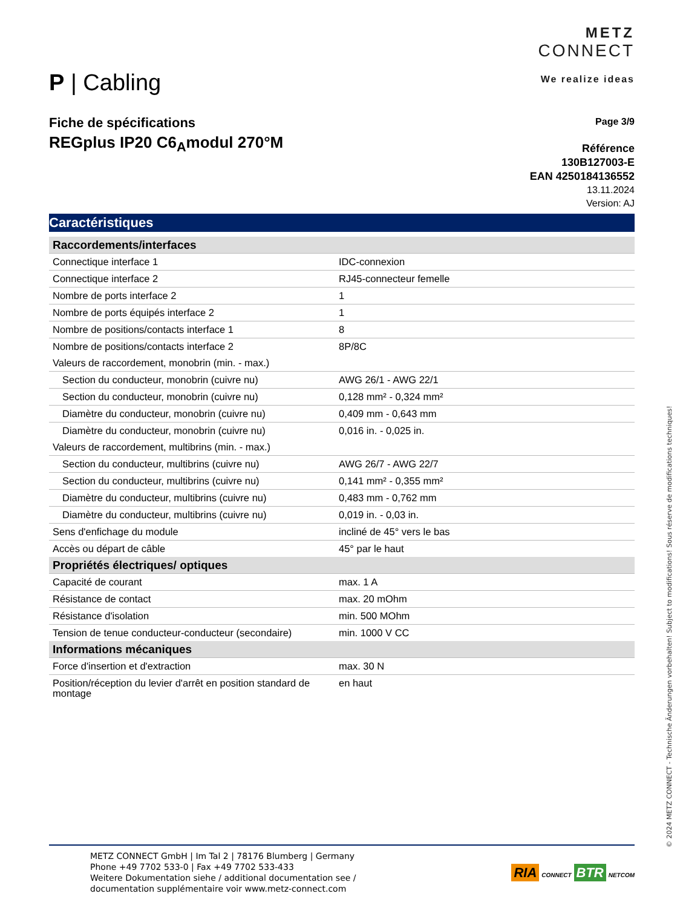P | Cabling
METZ
CONNECT
We realize ideas
Fiche de spécifications
REGplus IP20 C6<sub>A</sub>modul 270°M
Page 3/9
Référence
130B127003-E
EAN 4250184136552
13.11.2024
Version: AJ
Caractéristiques
| Raccordements/interfaces | |
| Connectique interface 1 | IDC-connexion |
| Connectique interface 2 | RJ45-connecteur femelle |
| Nombre de ports interface 2 | 1 |
| Nombre de ports équipés interface 2 | 1 |
| Nombre de positions/contacts interface 1 | 8 |
| Nombre de positions/contacts interface 2 | 8P/8C |
| Valeurs de raccordement, monobrin (min. - max.) | |
| Section du conducteur, monobrin (cuivre nu) | AWG 26/1 - AWG 22/1 |
| Section du conducteur, monobrin (cuivre nu) | 0,128 mm² - 0,324 mm² |
| Diamètre du conducteur, monobrin (cuivre nu) | 0,409 mm - 0,643 mm |
| Diamètre du conducteur, monobrin (cuivre nu) | 0,016 in. - 0,025 in. |
| Valeurs de raccordement, multibrins (min. - max.) | |
| Section du conducteur, multibrins (cuivre nu) | AWG 26/7 - AWG 22/7 |
| Section du conducteur, multibrins (cuivre nu) | 0,141 mm² - 0,355 mm² |
| Diamètre du conducteur, multibrins (cuivre nu) | 0,483 mm - 0,762 mm |
| Diamètre du conducteur, multibrins (cuivre nu) | 0,019 in. - 0,03 in. |
| Sens d'enfichage du module | incliné de 45° vers le bas |
| Accès ou départ de câble | 45° par le haut |
| Propriétés électriques/ optiques | |
| Capacité de courant | max. 1 A |
| Résistance de contact | max. 20 mOhm |
| Résistance d'isolation | min. 500 MOhm |
| Tension de tenue conducteur-conducteur (secondaire) | min. 1000 V CC |
| Informations mécaniques | |
| Force d'insertion et d'extraction | max. 30 N |
| Position/réception du levier d'arrêt en position standard de montage | en haut |
METZ CONNECT GmbH | Im Tal 2 | 78176 Blumberg | Germany
Phone +49 7702 533-0 | Fax +49 7702 533-433
Weitere Dokumentation siehe / additional documentation see /
documentation supplémentaire voir www.metz-connect.com
RIA CONNECT BTR NETCOM
© 2024 METZ CONNECT - Technische Änderungen vorbehalten! Subject to modifications! Sous réserve de modifications techniques!